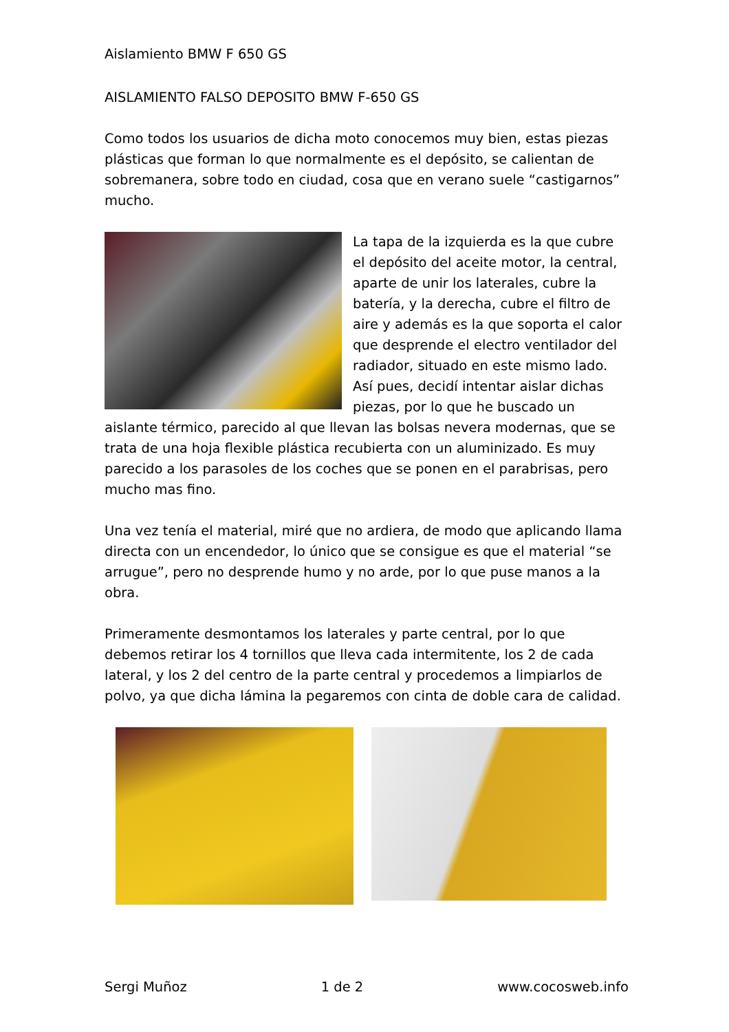Aislamiento BMW F 650 GS
AISLAMIENTO FALSO DEPOSITO BMW F-650 GS
Como todos los usuarios de dicha moto conocemos muy bien, estas piezas plásticas que forman lo que normalmente es el depósito, se calientan de sobremanera, sobre todo en ciudad, cosa que en verano suele “castigarnos” mucho.
La tapa de la izquierda es la que cubre el depósito del aceite motor, la central, aparte de unir los laterales, cubre la batería, y la derecha, cubre el filtro de aire y además es la que soporta el calor que desprende el electro ventilador del radiador, situado en este mismo lado. Así pues, decidí intentar aislar dichas piezas, por lo que he buscado un aislante térmico, parecido al que llevan las bolsas nevera modernas, que se trata de una hoja flexible plástica recubierta con un aluminizado. Es muy parecido a los parasoles de los coches que se ponen en el parabrisas, pero mucho mas fino.
Una vez tenía el material, miré que no ardiera, de modo que aplicando llama directa con un encendedor, lo único que se consigue es que el material “se arrugue”, pero no desprende humo y no arde, por lo que puse manos a la obra.
Primeramente desmontamos los laterales y parte central, por lo que debemos retirar los 4 tornillos que lleva cada intermitente, los 2 de cada lateral, y los 2 del centro de la parte central y procedemos a limpiarlos de polvo, ya que dicha lámina la pegaremos con cinta de doble cara de calidad.
Sergi Muñoz 1 de 2 www.cocosweb.info